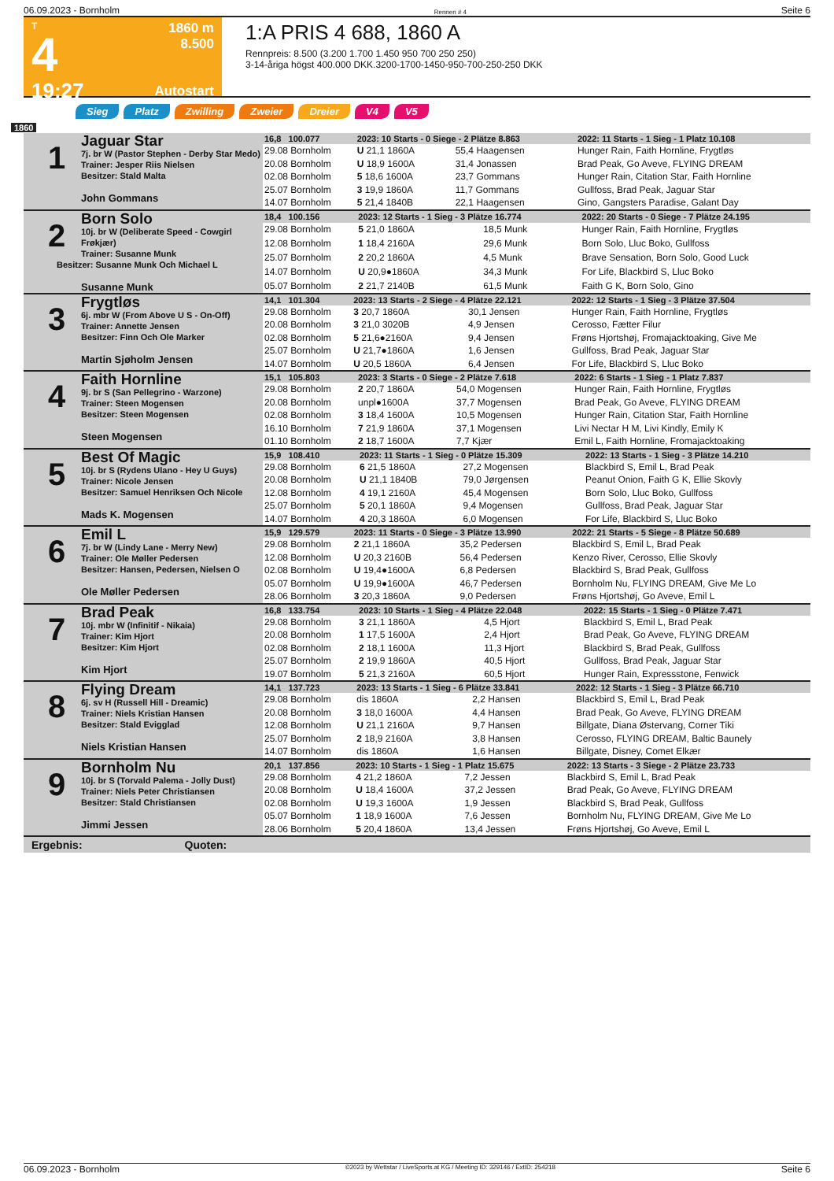06.09.2023 - Bornholm Rennen # 4 Seite 6
T
4
19:27
1860 m
8.500
Autostart
1:A PRIS 4 688, 1860 A
Rennpreis: 8.500 (3.200 1.700 1.450 950 700 250 250)
3-14-åriga högst 400.000 DKK.3200-1700-1450-950-700-250-250 DKK
Sieg Platz Zwilling Zweier Dreier V4 V5
1860
| 1 Jaguar Star 7j. br W (Pastor Stephen - Derby Star Medo) Trainer: Jesper Riis Nielsen Besitzer: Stald Malta John Gommans | 16,8 100.077 | 2023: 10 Starts - 0 Siege - 2 Plätze 8.863 | | | 2022: 11 Starts - 1 Sieg - 1 Platz 10.108 |
| | 29.08 Bornholm | U 21,1 1860A | 55,4 Haagensen | | Hunger Rain, Faith Hornline, Frygtløs |
| | 20.08 Bornholm | U 18,9 1600A | 31,4 Jonassen | | Brad Peak, Go Aveve, FLYING DREAM |
| | 02.08 Bornholm | 5 18,6 1600A | 23,7 Gommans | | Hunger Rain, Citation Star, Faith Hornline |
| | 25.07 Bornholm | 3 19,9 1860A | 11,7 Gommans | | Gullfoss, Brad Peak, Jaguar Star |
| | 14.07 Bornholm | 5 21,4 1840B | 22,1 Haagensen | | Gino, Gangsters Paradise, Galant Day |
| 2 Born Solo 10j. br W (Deliberate Speed - Cowgirl Frøkjær) Trainer: Susanne Munk Besitzer: Susanne Munk Och Michael L Susanne Munk | 18,4 100.156 | 2023: 12 Starts - 1 Sieg - 3 Plätze 16.774 | | | 2022: 20 Starts - 0 Siege - 7 Plätze 24.195 |
| | 29.08 Bornholm | 5 21,0 1860A | 18,5 Munk | | Hunger Rain, Faith Hornline, Frygtløs |
| | 12.08 Bornholm | 1 18,4 2160A | 29,6 Munk | | Born Solo, Lluc Boko, Gullfoss |
| | 25.07 Bornholm | 2 20,2 1860A | 4,5 Munk | | Brave Sensation, Born Solo, Good Luck |
| | 14.07 Bornholm | U 20,9●1860A | 34,3 Munk | | For Life, Blackbird S, Lluc Boko |
| | 05.07 Bornholm | 2 21,7 2140B | 61,5 Munk | | Faith G K, Born Solo, Gino |
| 3 Frygtløs 6j. mbr W (From Above U S - On-Off) Trainer: Annette Jensen Besitzer: Finn Och Ole Marker Martin Sjøholm Jensen | 14,1 101.304 | 2023: 13 Starts - 2 Siege - 4 Plätze 22.121 | | | 2022: 12 Starts - 1 Sieg - 3 Plätze 37.504 |
| | 29.08 Bornholm | 3 20,7 1860A | 30,1 Jensen | | Hunger Rain, Faith Hornline, Frygtløs |
| | 20.08 Bornholm | 3 21,0 3020B | 4,9 Jensen | | Cerosso, Fætter Filur |
| | 02.08 Bornholm | 5 21,6●2160A | 9,4 Jensen | | Frøns Hjortshøj, Fromajacktoaking, Give Me |
| | 25.07 Bornholm | U 21,7●1860A | 1,6 Jensen | | Gullfoss, Brad Peak, Jaguar Star |
| | 14.07 Bornholm | U 20,5 1860A | 6,4 Jensen | | For Life, Blackbird S, Lluc Boko |
| 4 Faith Hornline 9j. br S (San Pellegrino - Warzone) Trainer: Steen Mogensen Besitzer: Steen Mogensen Steen Mogensen | 15,1 105.803 | 2023: 3 Starts - 0 Siege - 2 Plätze 7.618 | | | 2022: 6 Starts - 1 Sieg - 1 Platz 7.837 |
| | 29.08 Bornholm | 2 20,7 1860A | 54,0 Mogensen | | Hunger Rain, Faith Hornline, Frygtløs |
| | 20.08 Bornholm | unpl●1600A | 37,7 Mogensen | | Brad Peak, Go Aveve, FLYING DREAM |
| | 02.08 Bornholm | 3 18,4 1600A | 10,5 Mogensen | | Hunger Rain, Citation Star, Faith Hornline |
| | 16.10 Bornholm | 7 21,9 1860A | 37,1 Mogensen | | Livi Nectar H M, Livi Kindly, Emily K |
| | 01.10 Bornholm | 2 18,7 1600A | 7,7 Kjær | | Emil L, Faith Hornline, Fromajacktoaking |
| 5 Best Of Magic 10j. br S (Rydens Ulano - Hey U Guys) Trainer: Nicole Jensen Besitzer: Samuel Henriksen Och Nicole Mads K. Mogensen | 15,9 108.410 | 2023: 11 Starts - 1 Sieg - 0 Plätze 15.309 | | | 2022: 13 Starts - 1 Sieg - 3 Plätze 14.210 |
| | 29.08 Bornholm | 6 21,5 1860A | 27,2 Mogensen | | Blackbird S, Emil L, Brad Peak |
| | 20.08 Bornholm | U 21,1 1840B | 79,0 Jørgensen | | Peanut Onion, Faith G K, Ellie Skovly |
| | 12.08 Bornholm | 4 19,1 2160A | 45,4 Mogensen | | Born Solo, Lluc Boko, Gullfoss |
| | 25.07 Bornholm | 5 20,1 1860A | 9,4 Mogensen | | Gullfoss, Brad Peak, Jaguar Star |
| | 14.07 Bornholm | 4 20,3 1860A | 6,0 Mogensen | | For Life, Blackbird S, Lluc Boko |
| 6 Emil L 7j. br W (Lindy Lane - Merry New) Trainer: Ole Møller Pedersen Besitzer: Hansen, Pedersen, Nielsen O Ole Møller Pedersen | 15,9 129.579 | 2023: 11 Starts - 0 Siege - 3 Plätze 13.990 | | | 2022: 21 Starts - 5 Siege - 8 Plätze 50.689 |
| | 29.08 Bornholm | 2 21,1 1860A | 35,2 Pedersen | | Blackbird S, Emil L, Brad Peak |
| | 12.08 Bornholm | U 20,3 2160B | 56,4 Pedersen | | Kenzo River, Cerosso, Ellie Skovly |
| | 02.08 Bornholm | U 19,4●1600A | 6,8 Pedersen | | Blackbird S, Brad Peak, Gullfoss |
| | 05.07 Bornholm | U 19,9●1600A | 46,7 Pedersen | | Bornholm Nu, FLYING DREAM, Give Me Lo |
| | 28.06 Bornholm | 3 20,3 1860A | 9,0 Pedersen | | Frøns Hjortshøj, Go Aveve, Emil L |
| 7 Brad Peak 10j. mbr W (Infinitif - Nikaia) Trainer: Kim Hjort Besitzer: Kim Hjort Kim Hjort | 16,8 133.754 | 2023: 10 Starts - 1 Sieg - 4 Plätze 22.048 | | | 2022: 15 Starts - 1 Sieg - 0 Plätze 7.471 |
| | 29.08 Bornholm | 3 21,1 1860A | 4,5 Hjort | | Blackbird S, Emil L, Brad Peak |
| | 20.08 Bornholm | 1 17,5 1600A | 2,4 Hjort | | Brad Peak, Go Aveve, FLYING DREAM |
| | 02.08 Bornholm | 2 18,1 1600A | 11,3 Hjort | | Blackbird S, Brad Peak, Gullfoss |
| | 25.07 Bornholm | 2 19,9 1860A | 40,5 Hjort | | Gullfoss, Brad Peak, Jaguar Star |
| | 19.07 Bornholm | 5 21,3 2160A | 60,5 Hjort | | Hunger Rain, Expressstone, Fenwick |
| 8 Flying Dream 6j. sv H (Russell Hill - Dreamic) Trainer: Niels Kristian Hansen Besitzer: Stald Evigglad Niels Kristian Hansen | 14,1 137.723 | 2023: 13 Starts - 1 Sieg - 6 Plätze 33.841 | | | 2022: 12 Starts - 1 Sieg - 3 Plätze 66.710 |
| | 29.08 Bornholm | dis 1860A | 2,2 Hansen | | Blackbird S, Emil L, Brad Peak |
| | 20.08 Bornholm | 3 18,0 1600A | 4,4 Hansen | | Brad Peak, Go Aveve, FLYING DREAM |
| | 12.08 Bornholm | U 21,1 2160A | 9,7 Hansen | | Billgate, Diana Østervang, Corner Tiki |
| | 25.07 Bornholm | 2 18,9 2160A | 3,8 Hansen | | Cerosso, FLYING DREAM, Baltic Baunely |
| | 14.07 Bornholm | dis 1860A | 1,6 Hansen | | Billgate, Disney, Comet Elkær |
| 9 Bornholm Nu 10j. br S (Torvald Palema - Jolly Dust) Trainer: Niels Peter Christiansen Besitzer: Stald Christiansen Jimmi Jessen | 20,1 137.856 | 2023: 10 Starts - 1 Sieg - 1 Platz 15.675 | | | 2022: 13 Starts - 3 Siege - 2 Plätze 23.733 |
| | 29.08 Bornholm | 4 21,2 1860A | 7,2 Jessen | | Blackbird S, Emil L, Brad Peak |
| | 20.08 Bornholm | U 18,4 1600A | 37,2 Jessen | | Brad Peak, Go Aveve, FLYING DREAM |
| | 02.08 Bornholm | U 19,3 1600A | 1,9 Jessen | | Blackbird S, Brad Peak, Gullfoss |
| | 05.07 Bornholm | 1 18,9 1600A | 7,6 Jessen | | Bornholm Nu, FLYING DREAM, Give Me Lo |
| | 28.06 Bornholm | 5 20,4 1860A | 13,4 Jessen | | Frøns Hjortshøj, Go Aveve, Emil L |
Ergebnis: Quoten:
06.09.2023 - Bornholm ©2023 by Wettstar / LiveSports.at KG / Meeting ID: 329146 / ExtID: 254218 Seite 6